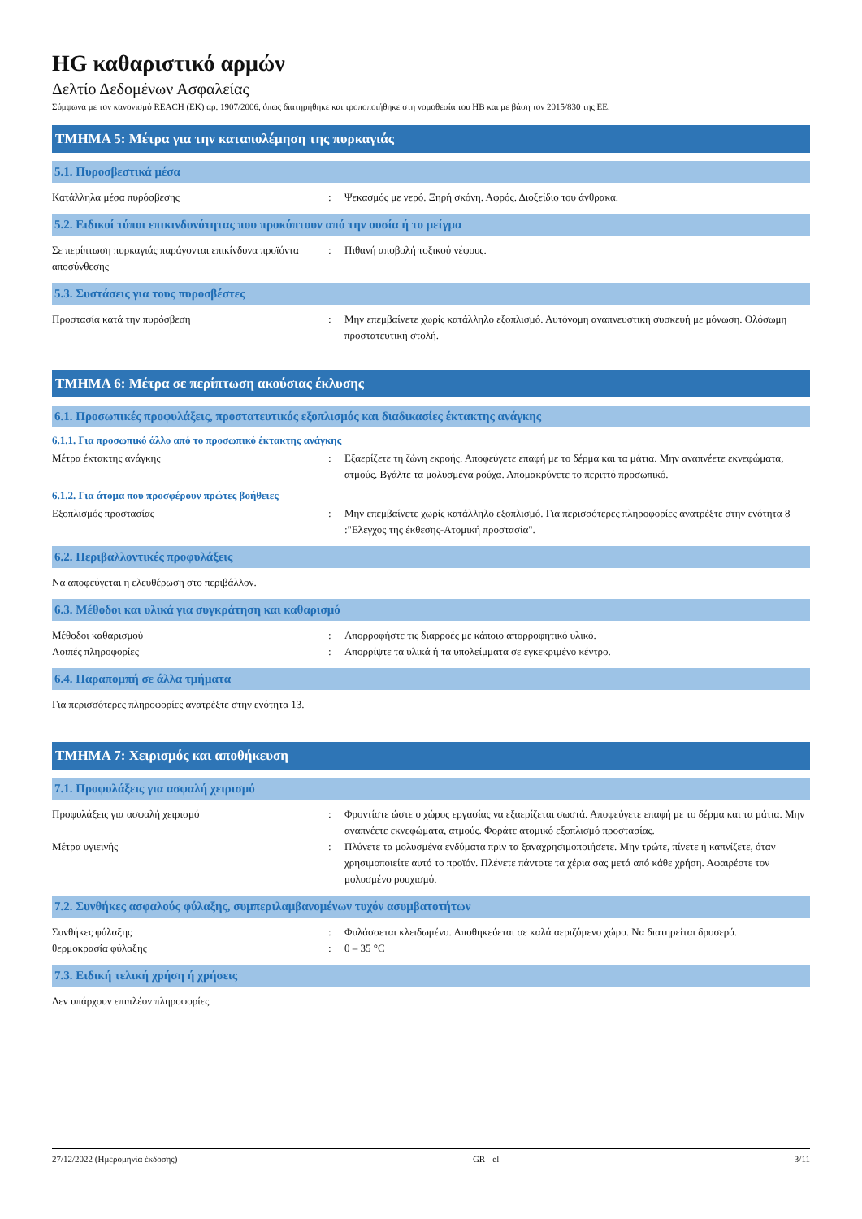HG καθαριστικό αρμών
Δελτίο Δεδομένων Ασφαλείας
Σύμφωνα με τον κανονισμό REACH (ΕΚ) αρ. 1907/2006, όπως διατηρήθηκε και τροποποιήθηκε στη νομοθεσία του ΗΒ και με βάση τον 2015/830 της ΕΕ.
ΤΜΗΜΑ 5: Μέτρα για την καταπολέμηση της πυρκαγιάς
5.1. Πυροσβεστικά μέσα
Κατάλληλα μέσα πυρόσβεσης : Ψεκασμός με νερό. Ξηρή σκόνη. Αφρός. Διοξείδιο του άνθρακα.
5.2. Ειδικοί τύποι επικινδυνότητας που προκύπτουν από την ουσία ή το μείγμα
Σε περίπτωση πυρκαγιάς παράγονται επικίνδυνα προϊόντα αποσύνθεσης
: Πιθανή αποβολή τοξικού νέφους.
5.3. Συστάσεις για τους πυροσβέστες
Προστασία κατά την πυρόσβεση : Μην επεμβαίνετε χωρίς κατάλληλο εξοπλισμό. Αυτόνομη αναπνευστική συσκευή με μόνωση. Ολόσωμη προστατευτική στολή.
ΤΜΗΜΑ 6: Μέτρα σε περίπτωση ακούσιας έκλυσης
6.1. Προσωπικές προφυλάξεις, προστατευτικός εξοπλισμός και διαδικασίες έκτακτης ανάγκης
6.1.1. Για προσωπικό άλλο από το προσωπικό έκτακτης ανάγκης
Μέτρα έκτακτης ανάγκης : Εξαερίζετε τη ζώνη εκροής. Αποφεύγετε επαφή με το δέρμα και τα μάτια. Μην αναπνέετε εκνεφώματα, ατμούς. Βγάλτε τα μολυσμένα ρούχα. Απομακρύνετε το περιττό προσωπικό.
6.1.2. Για άτομα που προσφέρουν πρώτες βοήθειες
Εξοπλισμός προστασίας : Μην επεμβαίνετε χωρίς κατάλληλο εξοπλισμό. Για περισσότερες πληροφορίες ανατρέξτε στην ενότητα 8 :"Ελεγχος της έκθεσης-Ατομική προστασία".
6.2. Περιβαλλοντικές προφυλάξεις
Να αποφεύγεται η ελευθέρωση στο περιβάλλον.
6.3. Μέθοδοι και υλικά για συγκράτηση και καθαρισμό
Μέθοδοι καθαρισμού : Απορροφήστε τις διαρροές με κάποιο απορροφητικό υλικό.
Λοιπές πληροφορίες : Απορρίψτε τα υλικά ή τα υπολείμματα σε εγκεκριμένο κέντρο.
6.4. Παραπομπή σε άλλα τμήματα
Για περισσότερες πληροφορίες ανατρέξτε στην ενότητα 13.
ΤΜΗΜΑ 7: Χειρισμός και αποθήκευση
7.1. Προφυλάξεις για ασφαλή χειρισμό
Προφυλάξεις για ασφαλή χειρισμό : Φροντίστε ώστε ο χώρος εργασίας να εξαερίζεται σωστά. Αποφεύγετε επαφή με το δέρμα και τα μάτια. Μην αναπνέετε εκνεφώματα, ατμούς. Φοράτε ατομικό εξοπλισμό προστασίας.
Μέτρα υγιεινής : Πλύνετε τα μολυσμένα ενδύματα πριν τα ξαναχρησιμοποιήσετε. Μην τρώτε, πίνετε ή καπνίζετε, όταν χρησιμοποιείτε αυτό το προϊόν. Πλένετε πάντοτε τα χέρια σας μετά από κάθε χρήση. Αφαιρέστε τον μολυσμένο ρουχισμό.
7.2. Συνθήκες ασφαλούς φύλαξης, συμπεριλαμβανομένων τυχόν ασυμβατοτήτων
Συνθήκες φύλαξης : Φυλάσσεται κλειδωμένο. Αποθηκεύεται σε καλά αεριζόμενο χώρο. Να διατηρείται δροσερό.
θερμοκρασία φύλαξης : 0 – 35 °C
7.3. Ειδική τελική χρήση ή χρήσεις
Δεν υπάρχουν επιπλέον πληροφορίες
27/12/2022 (Ημερομηνία έκδοσης) GR - el 3/11